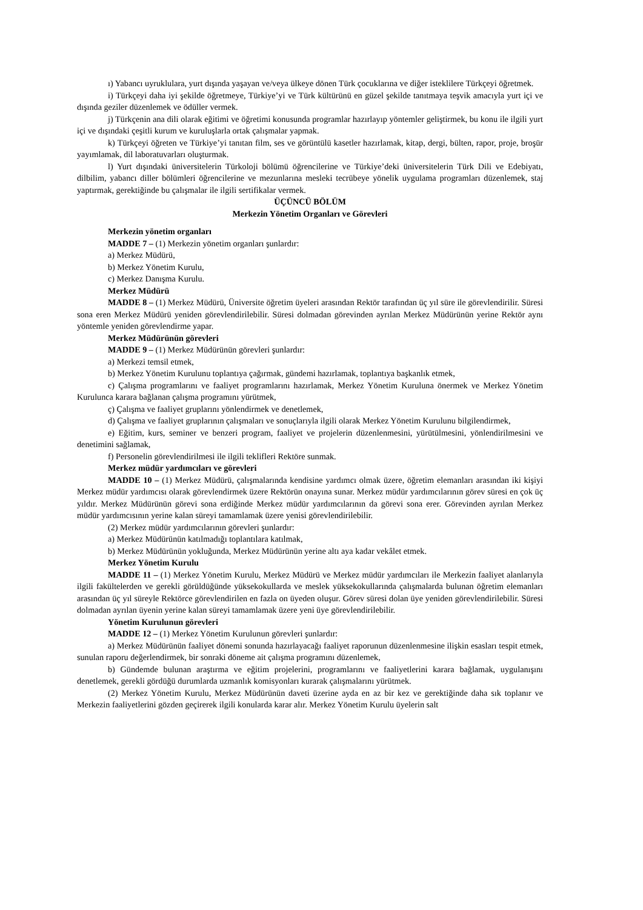ı) Yabancı uyruklulara, yurt dışında yaşayan ve/veya ülkeye dönen Türk çocuklarına ve diğer isteklilere Türkçeyi öğretmek.
i) Türkçeyi daha iyi şekilde öğretmeye, Türkiye’yi ve Türk kültürünü en güzel şekilde tanıtmaya teşvik amacıyla yurt içi ve dışında geziler düzenlemek ve ödüller vermek.
j) Türkçenin ana dili olarak eğitimi ve öğretimi konusunda programlar hazırlayıp yöntemler geliştirmek, bu konu ile ilgili yurt içi ve dışındaki çeşitli kurum ve kuruluşlarla ortak çalışmalar yapmak.
k) Türkçeyi öğreten ve Türkiye’yi tanıtan film, ses ve görüntülü kasetler hazırlamak, kitap, dergi, bülten, rapor, proje, broşür yayımlamak, dil laboratuvarları oluşturmak.
l) Yurt dışındaki üniversitelerin Türkoloji bölümü öğrencilerine ve Türkiye’deki üniversitelerin Türk Dili ve Edebiyatı, dilbilim, yabancı diller bölümleri öğrencilerine ve mezunlarına mesleki tecrübeye yönelik uygulama programları düzenlemek, staj yaptırmak, gerektiğinde bu çalışmalar ile ilgili sertifikalar vermek.
ÜÇÜNCÜ BÖLÜM
Merkezin Yönetim Organları ve Görevleri
Merkezin yönetim organları
MADDE 7 – (1) Merkezin yönetim organları şunlardır:
a) Merkez Müdürü,
b) Merkez Yönetim Kurulu,
c) Merkez Danışma Kurulu.
Merkez Müdürü
MADDE 8 – (1) Merkez Müdürü, Üniversite öğretim üyeleri arasından Rektör tarafından üç yıl süre ile görevlendirilir. Süresi sona eren Merkez Müdürü yeniden görevlendirilebilir. Süresi dolmadan görevinden ayrılan Merkez Müdürünün yerine Rektör aynı yöntemle yeniden görevlendirme yapar.
Merkez Müdürünün görevleri
MADDE 9 – (1) Merkez Müdürünün görevleri şunlardır:
a) Merkezi temsil etmek,
b) Merkez Yönetim Kurulunu toplantıya çağırmak, gündemi hazırlamak, toplantıya başkanlık etmek,
c) Çalışma programlarını ve faaliyet programlarını hazırlamak, Merkez Yönetim Kuruluna önermek ve Merkez Yönetim Kurulunca karara bağlanan çalışma programını yürütmek,
ç) Çalışma ve faaliyet gruplarını yönlendirmek ve denetlemek,
d) Çalışma ve faaliyet gruplarının çalışmaları ve sonuçlarıyla ilgili olarak Merkez Yönetim Kurulunu bilgilendirmek,
e) Eğitim, kurs, seminer ve benzeri program, faaliyet ve projelerin düzenlenmesini, yürütülmesini, yönlendirilmesini ve denetimini sağlamak,
f) Personelin görevlendirilmesi ile ilgili teklifleri Rektöre sunmak.
Merkez müdür yardımcıları ve görevleri
MADDE 10 – (1) Merkez Müdürü, çalışmalarında kendisine yardımcı olmak üzere, öğretim elemanları arasından iki kişiyi Merkez müdür yardımcısı olarak görevlendirmek üzere Rektörün onayına sunar. Merkez müdür yardımcılarının görev süresi en çok üç yıldır. Merkez Müdürünün görevi sona erdiğinde Merkez müdür yardımcılarının da görevi sona erer. Görevinden ayrılan Merkez müdür yardımcısının yerine kalan süreyi tamamlamak üzere yenisi görevlendirilebilir.
(2) Merkez müdür yardımcılarının görevleri şunlardır:
a) Merkez Müdürünün katılmadığı toplantılara katılmak,
b) Merkez Müdürünün yokluğunda, Merkez Müdürünün yerine altı aya kadar vekâlet etmek.
Merkez Yönetim Kurulu
MADDE 11 – (1) Merkez Yönetim Kurulu, Merkez Müdürü ve Merkez müdür yardımcıları ile Merkezin faaliyet alanlarıyla ilgili fakültelerden ve gerekli görüldüğünde yüksekokullarda ve meslek yüksekokullarında çalışmalarda bulunan öğretim elemanları arasından üç yıl süreyle Rektörce görevlendirilen en fazla on üyeden oluşur. Görev süresi dolan üye yeniden görevlendirilebilir. Süresi dolmadan ayrılan üyenin yerine kalan süreyi tamamlamak üzere yeni üye görevlendirilebilir.
Yönetim Kurulunun görevleri
MADDE 12 – (1) Merkez Yönetim Kurulunun görevleri şunlardır:
a) Merkez Müdürünün faaliyet dönemi sonunda hazırlayacağı faaliyet raporunun düzenlenmesine ilişkin esasları tespit etmek, sunulan raporu değerlendirmek, bir sonraki döneme ait çalışma programını düzenlemek,
b) Gündemde bulunan araştırma ve eğitim projelerini, programlarını ve faaliyetlerini karara bağlamak, uygulanışını denetlemek, gerekli gördüğü durumlarda uzmanlık komisyonları kurarak çalışmalarını yürütmek.
(2) Merkez Yönetim Kurulu, Merkez Müdürünün daveti üzerine ayda en az bir kez ve gerektiğinde daha sık toplanır ve Merkezin faaliyetlerini gözden geçirerek ilgili konularda karar alır. Merkez Yönetim Kurulu üyelerin salt